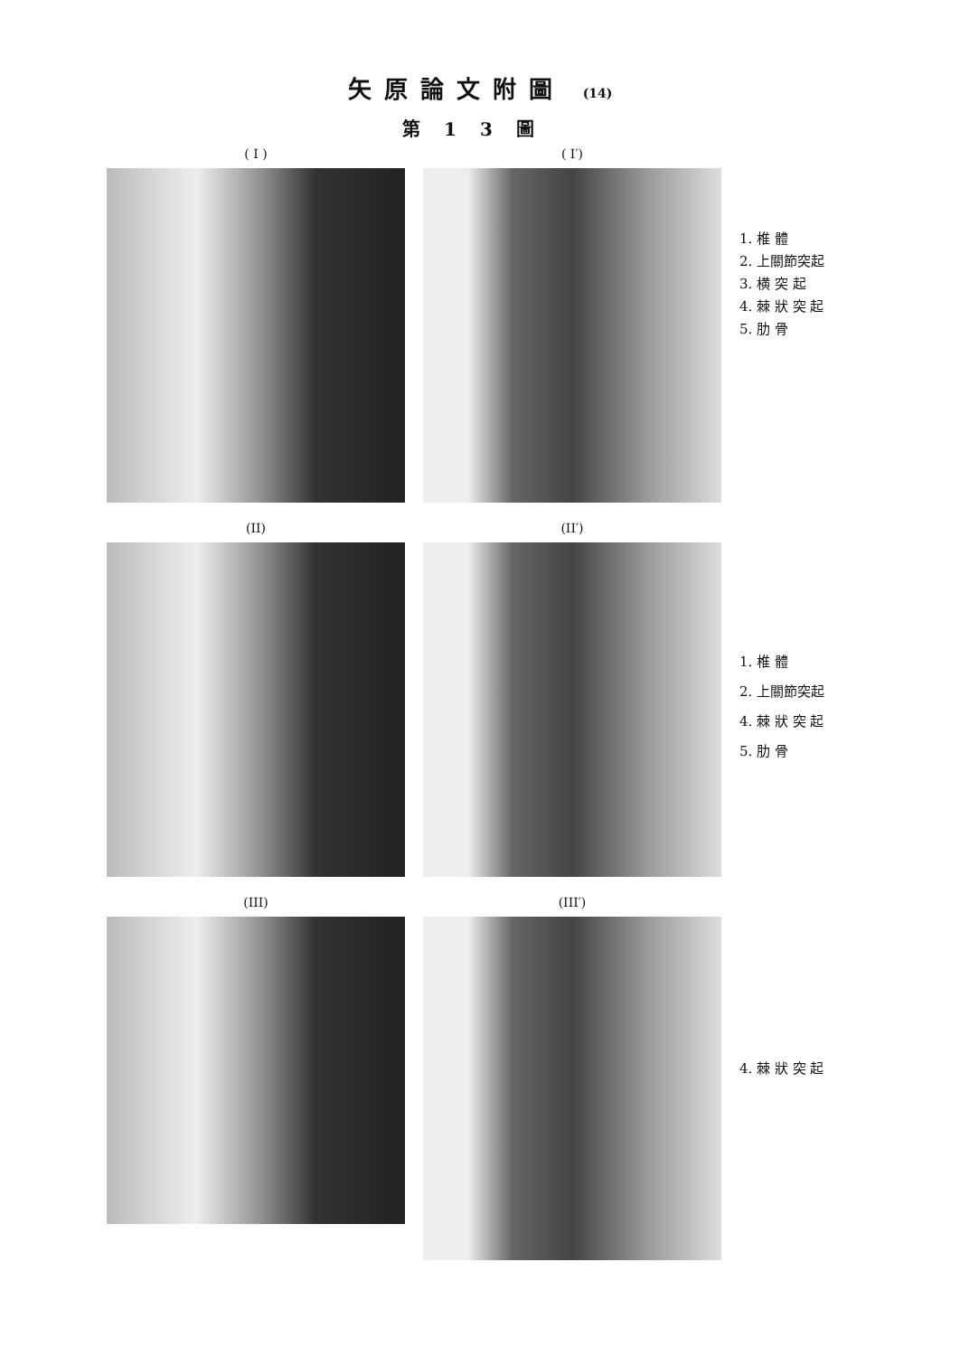矢原論文附圖 (14)
第13圖
( I ) ( I′)
1. 椎 體
2. 上關節突起
3. 横 突 起
4. 棘 狀 突 起
5. 肋 骨
(II) (II′)
1. 椎 體
2. 上關節突起
4. 棘 狀 突 起
5. 肋 骨
(III) (III′)
4. 棘 狀 突 起